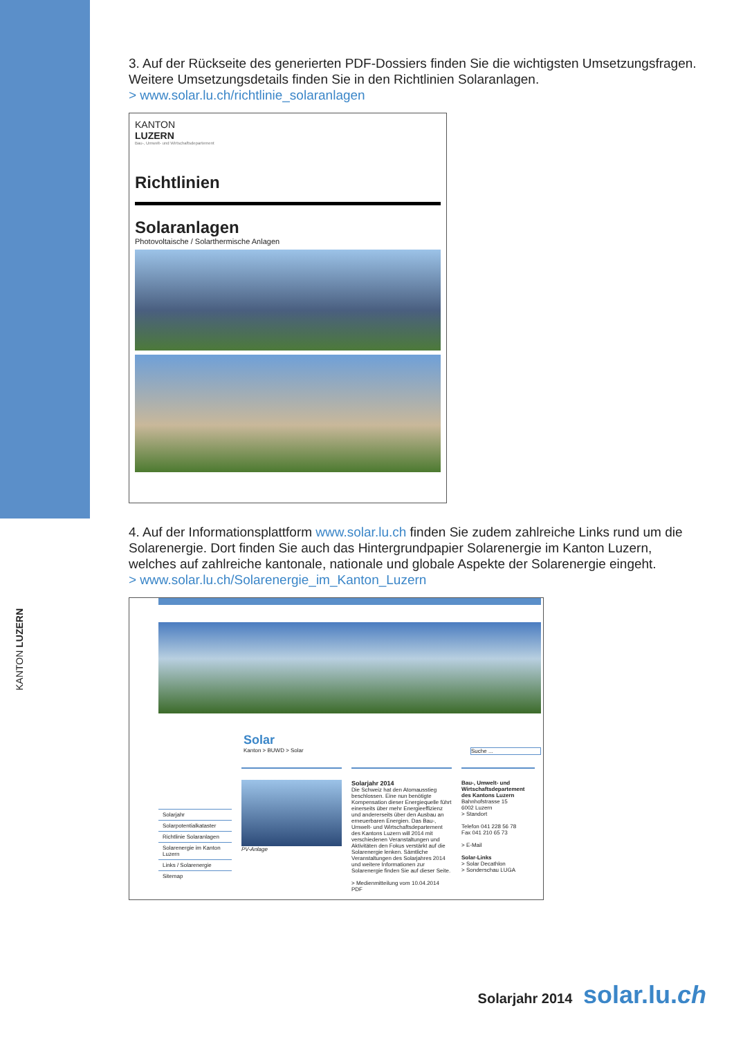KANTON LUZERN
3. Auf der Rückseite des generierten PDF-Dossiers finden Sie die wichtigsten Umsetzungs­fragen. Weitere Umsetzungsdetails finden Sie in den Richtlinien Solaranlagen.
> www.solar.lu.ch/richtlinie_solaranlagen
KANTON
LUZERN
Bau-, Umwelt- und Wirtschaftsdepartement
Richtlinien
Solaranlagen
Photovoltaische / Solarthermische Anlagen
4. Auf der Informationsplattform www.solar.lu.ch finden Sie zudem zahlreiche Links rund um die Solarenergie. Dort finden Sie auch das Hintergrundpapier Solarenergie im Kanton Luzern, welches auf zahlreiche kantonale, nationale und globale Aspekte der Solarenergie eingeht.
> www.solar.lu.ch/Solarenergie_im_Kanton_Luzern
Solar
Kanton > BUWD > Solar Suche ...
Solarjahr
Solarpotentialkataster
Richtlinie Solaranlagen
Solarenergie im Kanton Luzern
Links / Solarenergie
Sitemap
PV-Anlage Solarjahr 2014
Die Schweiz hat den Atomausstieg beschlossen. Eine nun benötigte Kompensation dieser Energiequelle führt einerseits über mehr Energieeffizienz und andererseits über den Ausbau an erneuerbaren Energien. Das Bau-, Umwelt- und Wirtschaftsdepartement des Kantons Luzern will 2014 mit verschiedenen Veranstaltungen und Aktivitäten den Fokus verstärkt auf die Solarenergie lenken. Sämtliche Veranstaltungen des Solarjahres 2014 und weitere Informationen zur Solarenergie finden Sie auf dieser Seite.
> Medienmitteilung vom 10.04.2014 PDF
Bau-, Umwelt- und Wirtschaftsdepartement des Kantons Luzern
Bahnhofstrasse 15
6002 Luzern
> Standort
Telefon 041 228 56 78
Fax 041 210 65 73
> E-Mail
Solar-Links
> Solar Decathlon
> Sonderschau LUGA
Solarjahr 2014 solar.lu.ch